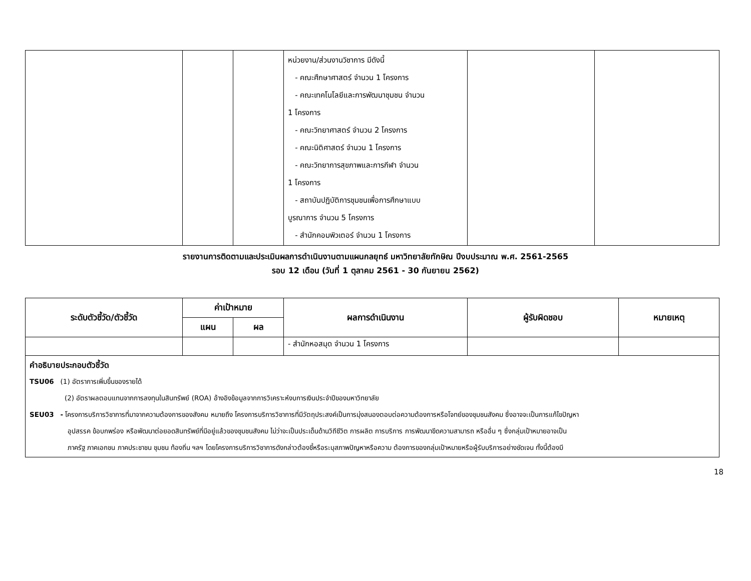| | | | หน่วยงาน/ส่วนงานวิชาการ มีดังนี้ - คณะศึกษาศาสตร์ จำนวน 1 โครงการ - คณะเทคโนโลยีและการพัฒนาชุมชน จำนวน 1 โครงการ - คณะวิทยาศาสตร์ จำนวน 2 โครงการ - คณะนิติศาสตร์ จำนวน 1 โครงการ - คณะวิทยาการสุขภาพและการกีฬา จำนวน 1 โครงการ - สถาบันปฏิบัติการชุมชนเพื่อการศึกษาแบบ บูรณาการ จำนวน 5 โครงการ - สำนักคอมพิวเตอร์ จำนวน 1 โครงการ | | |
รายงานการติดตามและประเมินผลการดำเนินงานตามแผนกลยุทธ์ มหาวิทยาลัยทักษิณ ปีงบประมาณ พ.ศ. 2561-2565
รอบ 12 เดือน (วันที่ 1 ตุลาคม 2561 - 30 กันยายน 2562)
| ระดับตัวชี้วัด/ตัวชี้วัด | ค่าเป้าหมาย | | ผลการดำเนินงาน | ผู้รับผิดชอบ | หมายเหตุ |
| --- | --- | --- | --- | --- | --- |
| | แผน | ผล | | | |
| | | | - สำนักหอสมุด จำนวน 1 โครงการ | | |
| คำอธิบายประกอบตัวชี้วัด TSU06 (1) อัตราการเพิ่มขึ้นของรายได้ (2) อัตราผลตอบแทนจากการลงทุนในสินทรัพย์ (ROA) อ้างอิงข้อมูลจากการวิเคราะห์งบการเงินประจำปีของมหาวิทยาลัย SEU03 - โครงการบริการวิชาการที่มาจากความต้องการของสังคม หมายถึง โครงการบริการวิชาการที่มีวัตถุประสงค์เป็นการมุ่งสนองตอบต่อความต้องการหรือโจทย์ของชุมชนสังคม ซึ่งอาจจะเป็นการแก้ไขปัญหา อุปสรรค ข้อบกพร่อง หรือพัฒนาต่อยอดสินทรัพย์ที่มีอยู่แล้วของชุมชนสังคม ไม่ว่าจะเป็นประเด็นด้านวิถีชีวิต การผลิต การบริการ การพัฒนาขีดความสามารถ หรืออื่น ๆ ซึ่งกลุ่มเป้าหมายอาจเป็น ภาครัฐ ภาคเอกชน ภาคประชาชน ชุมชน ท้องถิ่น ฯลฯ โดยโครงการบริการวิชาการดังกล่าวต้องชี้หรือระบุสภาพปัญหาหรือความ ต้องการของกลุ่มเป้าหมายหรือผู้รับบริการอย่างชัดเจน ทั้งนี้ต้องมี | | | | | |
18